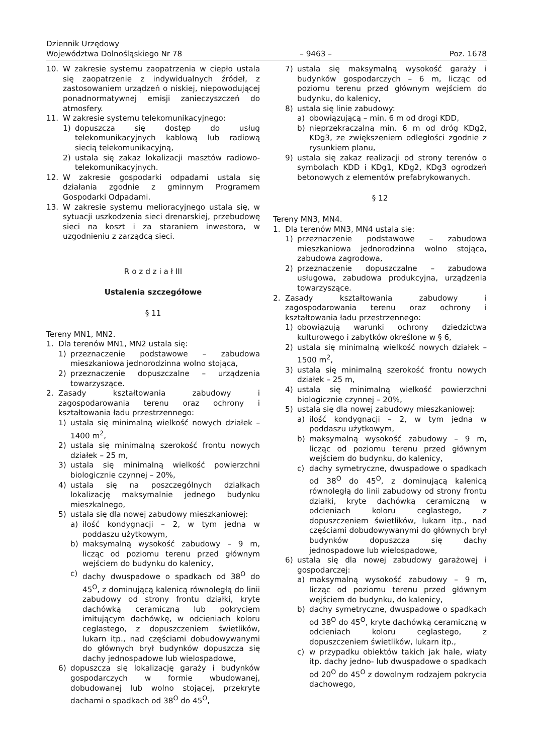Dziennik Urzędowy
Województwa Dolnośląskiego Nr 78 – 9463 – Poz. 1678
10. W zakresie systemu zaopatrzenia w ciepło ustala się zaopatrzenie z indywidualnych źródeł, z zastosowaniem urządzeń o niskiej, niepowodującej ponadnormatywnej emisji zanieczyszczeń do atmosfery.
11. W zakresie systemu telekomunikacyjnego:
1) dopuszcza się dostęp do usług telekomunikacyjnych kablową lub radiową siecią telekomunikacyjną,
2) ustala się zakaz lokalizacji masztów radiowo-telekomunikacyjnych.
12. W zakresie gospodarki odpadami ustala się działania zgodnie z gminnym Programem Gospodarki Odpadami.
13. W zakresie systemu melioracyjnego ustala się, w sytuacji uszkodzenia sieci drenarskiej, przebudowę sieci na koszt i za staraniem inwestora, w uzgodnieniu z zarządcą sieci.
R o z d z i a ł III
Ustalenia szczegółowe
§ 11
Tereny MN1, MN2.
1. Dla terenów MN1, MN2 ustala się:
1) przeznaczenie podstawowe – zabudowa mieszkaniowa jednorodzinna wolno stojąca,
2) przeznaczenie dopuszczalne – urządzenia towarzyszące.
2. Zasady kształtowania zabudowy i zagospodarowania terenu oraz ochrony i kształtowania ładu przestrzennego:
1) ustala się minimalną wielkość nowych działek – 1400 m<sup>2</sup>,
2) ustala się minimalną szerokość frontu nowych działek – 25 m,
3) ustala się minimalną wielkość powierzchni biologicznie czynnej – 20%,
4) ustala się na poszczególnych działkach lokalizację maksymalnie jednego budynku mieszkalnego,
5) ustala się dla nowej zabudowy mieszkaniowej:
a) ilość kondygnacji – 2, w tym jedna w poddaszu użytkowym,
b) maksymalną wysokość zabudowy – 9 m, licząc od poziomu terenu przed głównym wejściem do budynku do kalenicy,
c) dachy dwuspadowe o spadkach od 38<sup>O</sup> do 45<sup>O</sup>, z dominującą kalenicą równoległą do linii zabudowy od strony frontu działki, kryte dachówką ceramiczną lub pokryciem imitującym dachówkę, w odcieniach koloru ceglastego, z dopuszczeniem świetlików, lukarn itp., nad częściami dobudowywanymi do głównych brył budynków dopuszcza się dachy jednospadowe lub wielospadowe,
6) dopuszcza się lokalizację garaży i budynków gospodarczych w formie wbudowanej, dobudowanej lub wolno stojącej, przekryte dachami o spadkach od 38<sup>O</sup> do 45<sup>O</sup>,
7) ustala się maksymalną wysokość garaży i budynków gospodarczych – 6 m, licząc od poziomu terenu przed głównym wejściem do budynku, do kalenicy,
8) ustala się linie zabudowy:
a) obowiązującą – min. 6 m od drogi KDD,
b) nieprzekraczalną min. 6 m od dróg KDg2, KDg3, ze zwiększeniem odległości zgodnie z rysunkiem planu,
9) ustala się zakaz realizacji od strony terenów o symbolach KDD i KDg1, KDg2, KDg3 ogrodzeń betonowych z elementów prefabrykowanych.
§ 12
Tereny MN3, MN4.
1. Dla terenów MN3, MN4 ustala się:
1) przeznaczenie podstawowe – zabudowa mieszkaniowa jednorodzinna wolno stojąca, zabudowa zagrodowa,
2) przeznaczenie dopuszczalne – zabudowa usługowa, zabudowa produkcyjna, urządzenia towarzyszące.
2. Zasady kształtowania zabudowy i zagospodarowania terenu oraz ochrony i kształtowania ładu przestrzennego:
1) obowiązują warunki ochrony dziedzictwa kulturowego i zabytków określone w § 6,
2) ustala się minimalną wielkość nowych działek – 1500 m<sup>2</sup>,
3) ustala się minimalną szerokość frontu nowych działek – 25 m,
4) ustala się minimalną wielkość powierzchni biologicznie czynnej – 20%,
5) ustala się dla nowej zabudowy mieszkaniowej:
a) ilość kondygnacji – 2, w tym jedna w poddaszu użytkowym,
b) maksymalną wysokość zabudowy – 9 m, licząc od poziomu terenu przed głównym wejściem do budynku, do kalenicy,
c) dachy symetryczne, dwuspadowe o spadkach od 38<sup>O</sup> do 45<sup>O</sup>, z dominującą kalenicą równoległą do linii zabudowy od strony frontu działki, kryte dachówką ceramiczną w odcieniach koloru ceglastego, z dopuszczeniem świetlików, lukarn itp., nad częściami dobudowywanymi do głównych brył budynków dopuszcza się dachy jednospadowe lub wielospadowe,
6) ustala się dla nowej zabudowy garażowej i gospodarczej:
a) maksymalną wysokość zabudowy – 9 m, licząc od poziomu terenu przed głównym wejściem do budynku, do kalenicy,
b) dachy symetryczne, dwuspadowe o spadkach od 38<sup>O</sup> do 45<sup>O</sup>, kryte dachówką ceramiczną w odcieniach koloru ceglastego, z dopuszczeniem świetlików, lukarn itp.,
c) w przypadku obiektów takich jak hale, wiaty itp. dachy jedno- lub dwuspadowe o spadkach od 20<sup>O</sup> do 45<sup>O</sup> z dowolnym rodzajem pokrycia dachowego,